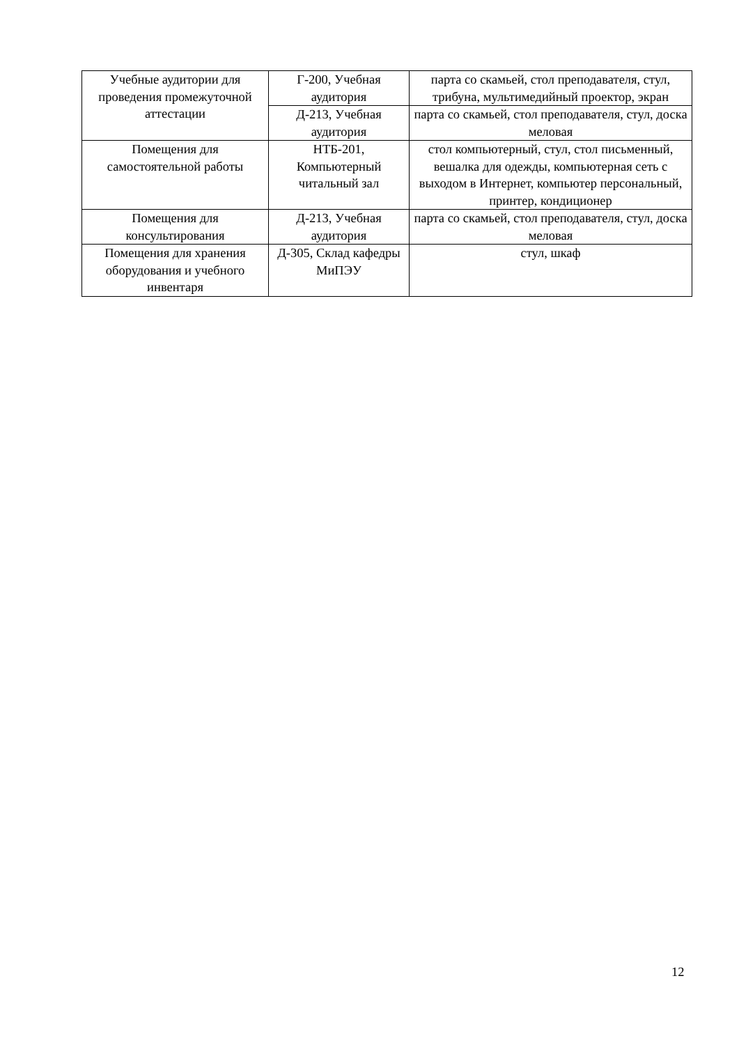| Учебные аудитории для проведения промежуточной аттестации | Г-200, Учебная аудитория | парта со скамьей, стол преподавателя, стул, трибуна, мультимедийный проектор, экран |
| | Д-213, Учебная аудитория | парта со скамьей, стол преподавателя, стул, доска меловая |
| Помещения для самостоятельной работы | НТБ-201, Компьютерный читальный зал | стол компьютерный, стул, стол письменный, вешалка для одежды, компьютерная сеть с выходом в Интернет, компьютер персональный, принтер, кондиционер |
| Помещения для консультирования | Д-213, Учебная аудитория | парта со скамьей, стол преподавателя, стул, доска меловая |
| Помещения для хранения оборудования и учебного инвентаря | Д-305, Склад кафедры МиПЭУ | стул, шкаф |
12